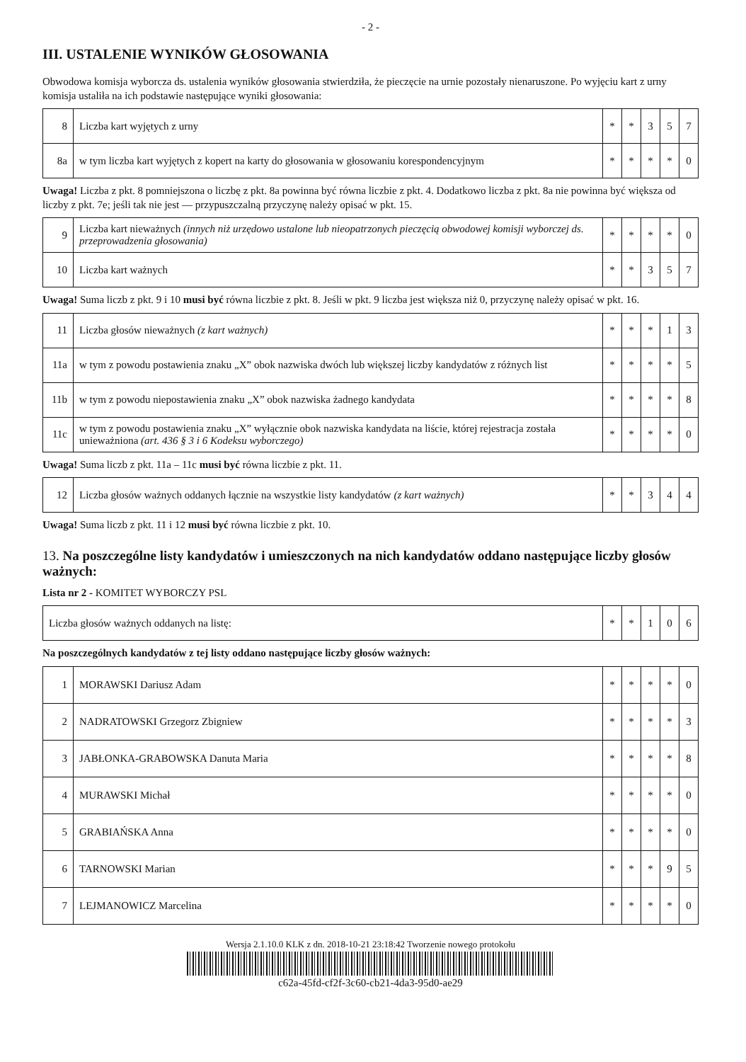- 2 -
III. USTALENIE WYNIKÓW GŁOSOWANIA
Obwodowa komisja wyborcza ds. ustalenia wyników głosowania stwierdziła, że pieczęcie na urnie pozostały nienaruszone. Po wyjęciu kart z urny komisja ustaliła na ich podstawie następujące wyniki głosowania:
| 8 | Liczba kart wyjętych z urny | * | * | 3 | 5 | 7 |
| 8a | w tym liczba kart wyjętych z kopert na karty do głosowania w głosowaniu korespondencyjnym | * | * | * | * | 0 |
Uwaga! Liczba z pkt. 8 pomniejszona o liczbę z pkt. 8a powinna być równa liczbie z pkt. 4. Dodatkowo liczba z pkt. 8a nie powinna być większa od liczby z pkt. 7e; jeśli tak nie jest — przypuszczalną przyczynę należy opisać w pkt. 15.
| 9 | Liczba kart nieważnych (innych niż urzędowo ustalone lub nieopatrzonych pieczęcią obwodowej komisji wyborczej ds. przeprowadzenia głosowania) | * | * | * | * | 0 |
| 10 | Liczba kart ważnych | * | * | 3 | 5 | 7 |
Uwaga! Suma liczb z pkt. 9 i 10 musi być równa liczbie z pkt. 8. Jeśli w pkt. 9 liczba jest większa niż 0, przyczynę należy opisać w pkt. 16.
| 11 | Liczba głosów nieważnych (z kart ważnych) | * | * | * | 1 | 3 |
| 11a | w tym z powodu postawienia znaku „X” obok nazwiska dwóch lub większej liczby kandydatów z różnych list | * | * | * | * | 5 |
| 11b | w tym z powodu niepostawienia znaku „X” obok nazwiska żadnego kandydata | * | * | * | * | 8 |
| 11c | w tym z powodu postawienia znaku „X” wyłącznie obok nazwiska kandydata na liście, której rejestracja została unieważniona (art. 436 § 3 i 6 Kodeksu wyborczego) | * | * | * | * | 0 |
Uwaga! Suma liczb z pkt. 11a – 11c musi być równa liczbie z pkt. 11.
| 12 | Liczba głosów ważnych oddanych łącznie na wszystkie listy kandydatów (z kart ważnych) | * | * | 3 | 4 | 4 |
Uwaga! Suma liczb z pkt. 11 i 12 musi być równa liczbie z pkt. 10.
13. Na poszczególne listy kandydatów i umieszczonych na nich kandydatów oddano następujące liczby głosów ważnych:
Lista nr 2 - KOMITET WYBORCZY PSL
| Liczba głosów ważnych oddanych na listę: | * | * | 1 | 0 | 6 |
Na poszczególnych kandydatów z tej listy oddano następujące liczby głosów ważnych:
| 1 | MORAWSKI Dariusz Adam | * | * | * | * | 0 |
| 2 | NADRATOWSKI Grzegorz Zbigniew | * | * | * | * | 3 |
| 3 | JABŁONKA-GRABOWSKA Danuta Maria | * | * | * | * | 8 |
| 4 | MURAWSKI Michał | * | * | * | * | 0 |
| 5 | GRABIAŃSKA Anna | * | * | * | * | 0 |
| 6 | TARNOWSKI Marian | * | * | * | 9 | 5 |
| 7 | LEJMANOWICZ Marcelina | * | * | * | * | 0 |
Wersja 2.1.10.0 KLK z dn. 2018-10-21 23:18:42 Tworzenie nowego protokołu
c62a-45fd-cf2f-3c60-cb21-4da3-95d0-ae29